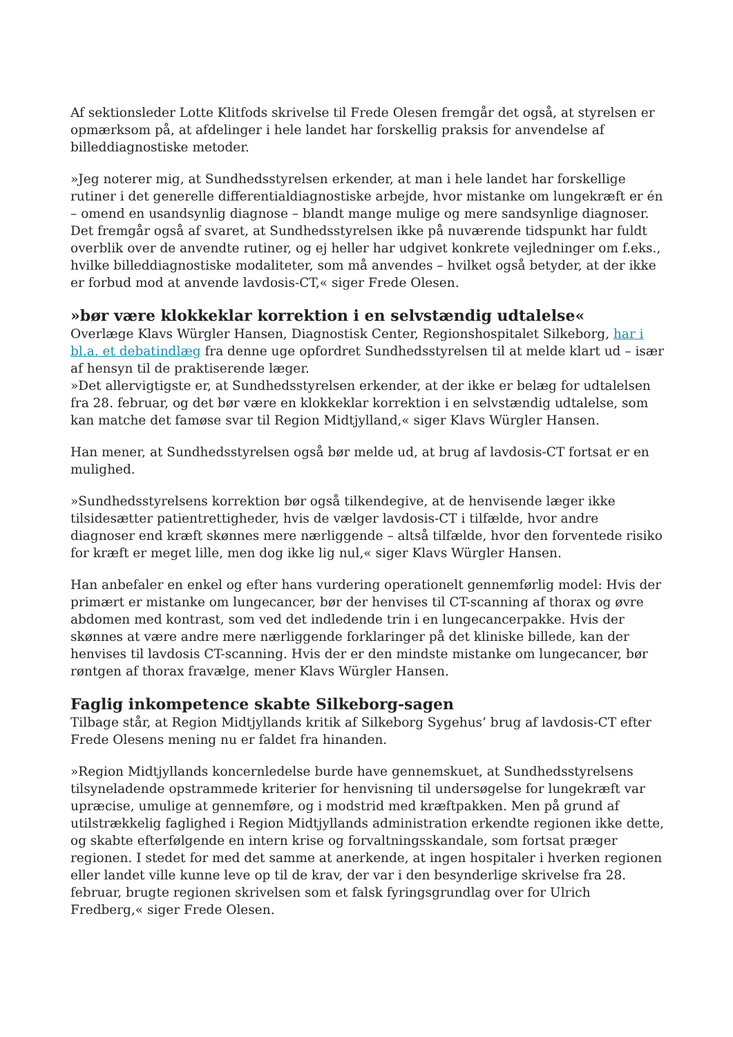Af sektionsleder Lotte Klitfods skrivelse til Frede Olesen fremgår det også, at styrelsen er opmærksom på, at afdelinger i hele landet har forskellig praksis for anvendelse af billeddiagnostiske metoder.
»Jeg noterer mig, at Sundhedsstyrelsen erkender, at man i hele landet har forskellige rutiner i det generelle differentialdiagnostiske arbejde, hvor mistanke om lungekræft er én – omend en usandsynlig diagnose – blandt mange mulige og mere sandsynlige diagnoser. Det fremgår også af svaret, at Sundhedsstyrelsen ikke på nuværende tidspunkt har fuldt overblik over de anvendte rutiner, og ej heller har udgivet konkrete vejledninger om f.eks., hvilke billeddiagnostiske modaliteter, som må anvendes – hvilket også betyder, at der ikke er forbud mod at anvende lavdosis-CT,« siger Frede Olesen.
»bør være klokkeklar korrektion i en selvstændig udtalelse«
Overlæge Klavs Würgler Hansen, Diagnostisk Center, Regionshospitalet Silkeborg, har i bl.a. et debatindlæg fra denne uge opfordret Sundhedsstyrelsen til at melde klart ud – især af hensyn til de praktiserende læger.
»Det allervigtigste er, at Sundhedsstyrelsen erkender, at der ikke er belæg for udtalelsen fra 28. februar, og det bør være en klokkeklar korrektion i en selvstændig udtalelse, som kan matche det famøse svar til Region Midtjylland,« siger Klavs Würgler Hansen.
Han mener, at Sundhedsstyrelsen også bør melde ud, at brug af lavdosis-CT fortsat er en mulighed.
»Sundhedsstyrelsens korrektion bør også tilkendegive, at de henvisende læger ikke tilsidesætter patientrettigheder, hvis de vælger lavdosis-CT i tilfælde, hvor andre diagnoser end kræft skønnes mere nærliggende – altså tilfælde, hvor den forventede risiko for kræft er meget lille, men dog ikke lig nul,« siger Klavs Würgler Hansen.
Han anbefaler en enkel og efter hans vurdering operationelt gennemførlig model: Hvis der primært er mistanke om lungecancer, bør der henvises til CT-scanning af thorax og øvre abdomen med kontrast, som ved det indledende trin i en lungecancerpakke. Hvis der skønnes at være andre mere nærliggende forklaringer på det kliniske billede, kan der henvises til lavdosis CT-scanning. Hvis der er den mindste mistanke om lungecancer, bør røntgen af thorax fravælge, mener Klavs Würgler Hansen.
Faglig inkompetence skabte Silkeborg-sagen
Tilbage står, at Region Midtjyllands kritik af Silkeborg Sygehus’ brug af lavdosis-CT efter Frede Olesens mening nu er faldet fra hinanden.
»Region Midtjyllands koncernledelse burde have gennemskuet, at Sundhedsstyrelsens tilsyneladende opstrammede kriterier for henvisning til undersøgelse for lungekræft var upræcise, umulige at gennemføre, og i modstrid med kræftpakken. Men på grund af utilstrækkelig faglighed i Region Midtjyllands administration erkendte regionen ikke dette, og skabte efterfølgende en intern krise og forvaltningsskandale, som fortsat præger regionen. I stedet for med det samme at anerkende, at ingen hospitaler i hverken regionen eller landet ville kunne leve op til de krav, der var i den besynderlige skrivelse fra 28. februar, brugte regionen skrivelsen som et falsk fyringsgrundlag over for Ulrich Fredberg,« siger Frede Olesen.